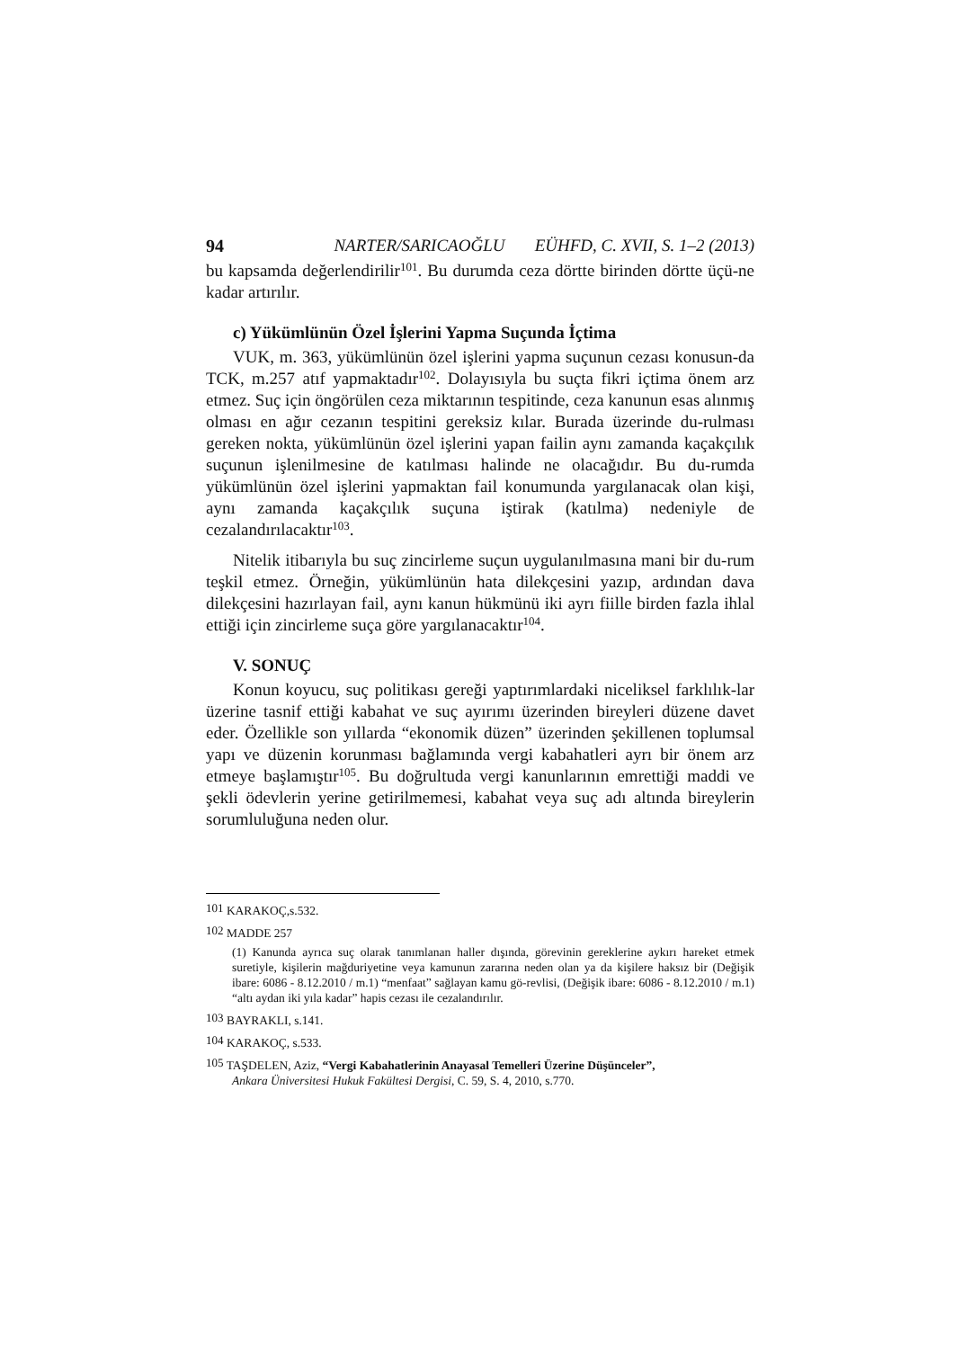94 NARTER/SARICAOĞLU EÜHFD, C. XVII, S. 1–2 (2013)
bu kapsamda değerlendirilir<sup>101</sup>. Bu durumda ceza dörtte birinden dörtte üçü-ne kadar artırılır.
c) Yükümlünün Özel İşlerini Yapma Suçunda İçtima
VUK, m. 363, yükümlünün özel işlerini yapma suçunun cezası konusun-da TCK, m.257 atıf yapmaktadır<sup>102</sup>. Dolayısıyla bu suçta fikri içtima önem arz etmez. Suç için öngörülen ceza miktarının tespitinde, ceza kanunun esas alınmış olması en ağır cezanın tespitini gereksiz kılar. Burada üzerinde du-rulması gereken nokta, yükümlünün özel işlerini yapan failin aynı zamanda kaçakçılık suçunun işlenilmesine de katılması halinde ne olacağıdır. Bu du-rumda yükümlünün özel işlerini yapmaktan fail konumunda yargılanacak olan kişi, aynı zamanda kaçakçılık suçuna iştirak (katılma) nedeniyle de cezalandırılacaktır<sup>103</sup>.
Nitelik itibarıyla bu suç zincirleme suçun uygulanılmasına mani bir du-rum teşkil etmez. Örneğin, yükümlünün hata dilekçesini yazıp, ardından dava dilekçesini hazırlayan fail, aynı kanun hükmünü iki ayrı fiille birden fazla ihlal ettiği için zincirleme suça göre yargılanacaktır<sup>104</sup>.
V. SONUÇ
Konun koyucu, suç politikası gereği yaptırımlardaki niceliksel farklılık-lar üzerine tasnif ettiği kabahat ve suç ayırımı üzerinden bireyleri düzene davet eder. Özellikle son yıllarda “ekonomik düzen” üzerinden şekillenen toplumsal yapı ve düzenin korunması bağlamında vergi kabahatleri ayrı bir önem arz etmeye başlamıştır<sup>105</sup>. Bu doğrultuda vergi kanunlarının emrettiği maddi ve şekli ödevlerin yerine getirilmemesi, kabahat veya suç adı altında bireylerin sorumluluğuna neden olur.
<sup>101</sup> KARAKOÇ,s.532.
<sup>102</sup> MADDE 257
(1) Kanunda ayrıca suç olarak tanımlanan haller dışında, görevinin gereklerine aykırı hareket etmek suretiyle, kişilerin mağduriyetine veya kamunun zararına neden olan ya da kişilere haksız bir (Değişik ibare: 6086 - 8.12.2010 / m.1) “menfaat” sağlayan kamu gö-revlisi, (Değişik ibare: 6086 - 8.12.2010 / m.1) “altı aydan iki yıla kadar” hapis cezası ile cezalandırılır.
<sup>103</sup> BAYRAKLI, s.141.
<sup>104</sup> KARAKOÇ, s.533.
<sup>105</sup> TAŞDELEN, Aziz, “Vergi Kabahatlerinin Anayasal Temelleri Üzerine Düşünceler”,
Ankara Üniversitesi Hukuk Fakültesi Dergisi, C. 59, S. 4, 2010, s.770.